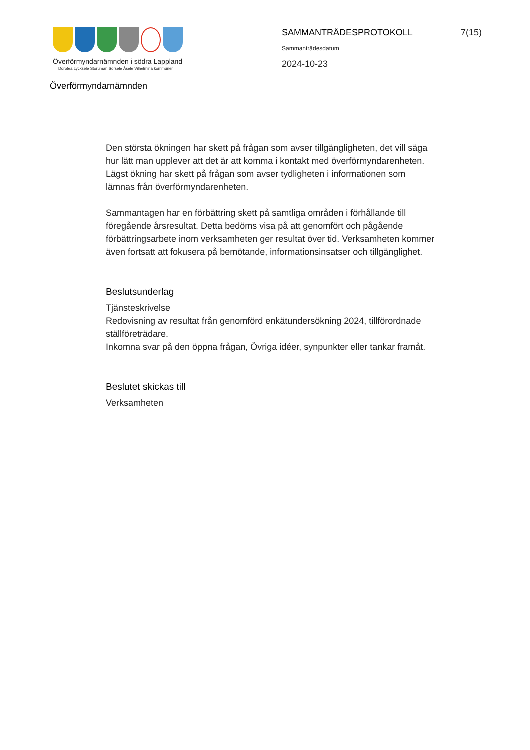Överförmyndarnämnden i södra Lappland
Dorotea Lycksele Storuman Sorsele Åsele Vilhelmina kommuner
SAMMANTRÄDESPROTOKOLL 7(15)
Sammanträdesdatum
2024-10-23
Överförmyndarnämnden
Den största ökningen har skett på frågan som avser tillgängligheten, det vill säga hur lätt man upplever att det är att komma i kontakt med överförmyndarenheten. Lägst ökning har skett på frågan som avser tydligheten i informationen som lämnas från överförmyndarenheten.
Sammantagen har en förbättring skett på samtliga områden i förhållande till föregående årsresultat. Detta bedöms visa på att genomfört och pågående förbättringsarbete inom verksamheten ger resultat över tid. Verksamheten kommer även fortsatt att fokusera på bemötande, informationsinsatser och tillgänglighet.
Beslutsunderlag
Tjänsteskrivelse
Redovisning av resultat från genomförd enkätundersökning 2024, tillförordnade ställföreträdare.
Inkomna svar på den öppna frågan, Övriga idéer, synpunkter eller tankar framåt.
Beslutet skickas till
Verksamheten